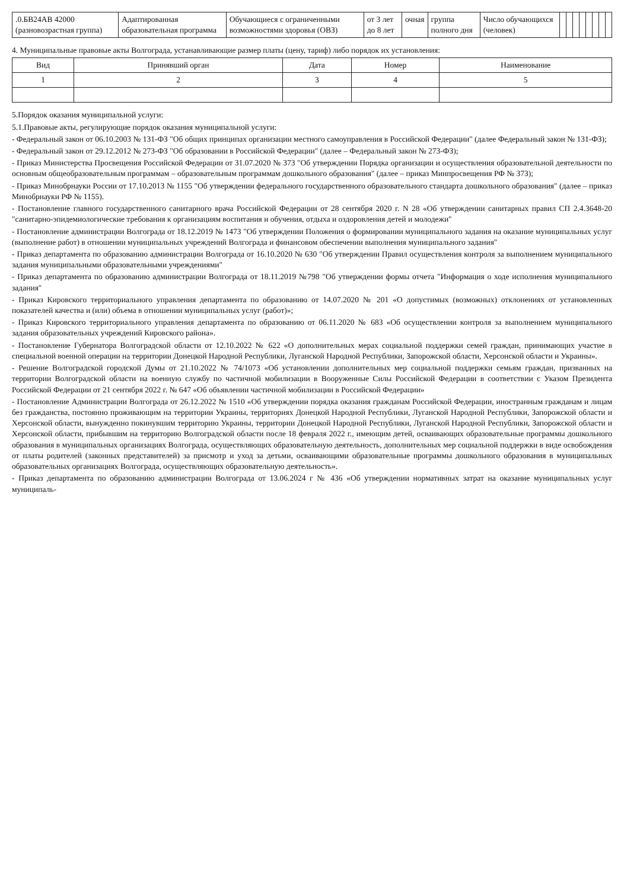| .0.БВ24АВ 42000 (разновозрастная группа) | Адаптированная образовательная программа | Обучающиеся с ограниченными возможностями здоровья (ОВЗ) | от 3 лет до 8 лет | очная | группа полного дня | Число обучающихся (человек) | | | | | | | | |
4. Муниципальные правовые акты Волгограда, устанавливающие размер платы (цену, тариф) либо порядок их установления:
| Вид | Принявший орган | Дата | Номер | Наименование |
| --- | --- | --- | --- | --- |
| 1 | 2 | 3 | 4 | 5 |
5.Порядок оказания муниципальной услуги:
5.1.Правовые акты, регулирующие порядок оказания муниципальной услуги:
- Федеральный закон от 06.10.2003 № 131-ФЗ "Об общих принципах организации местного самоуправления в Российской Федерации" (далее Федеральный закон № 131-ФЗ);
- Федеральный закон от 29.12.2012 № 273-ФЗ "Об образовании в Российской Федерации" (далее – Федеральный закон № 273-ФЗ);
- Приказ Министерства Просвещения Российской Федерации от 31.07.2020 № 373 "Об утверждении Порядка организации и осуществления образовательной деятельности по основным общеобразовательным программам – образовательным программам дошкольного образования" (далее – приказ Минпросвещения РФ № 373);
- Приказ Минобрнауки России от 17.10.2013 № 1155 "Об утверждении федерального государственного образовательного стандарта дошкольного образования" (далее – приказ Минобрнауки РФ № 1155).
- Постановление главного государственного санитарного врача Российской Федерации от 28 сентября 2020 г. N 28 «Об утверждении санитарных правил СП 2.4.3648-20 "санитарно-эпидемиологические требования к организациям воспитания и обучения, отдыха и оздоровления детей и молодежи"
- Постановление администрации Волгограда от 18.12.2019 № 1473 "Об утверждении Положения о формировании муниципального задания на оказание муниципальных услуг (выполнение работ) в отношении муниципальных учреждений Волгограда и финансовом обеспечении выполнения муниципального задания"
- Приказ департамента по образованию администрации Волгограда от 16.10.2020 № 630 "Об утверждении Правил осуществления контроля за выполнением муниципального задания муниципальными образовательными учреждениями"
- Приказ департамента по образованию администрации Волгограда от 18.11.2019 №798 "Об утверждении формы отчета "Информация о ходе исполнения муниципального задания"
- Приказ Кировского территориального управления департамента по образованию от 14.07.2020 № 201 «О допустимых (возможных) отклонениях от установленных показателей качества и (или) объема в отношении муниципальных услуг (работ)»;
- Приказ Кировского территориального управления департамента по образованию от 06.11.2020 № 683 «Об осуществлении контроля за выполнением муниципального задания образовательных учреждений Кировского района».
- Постановление Губернатора Волгоградской области от 12.10.2022 № 622 «О дополнительных мерах социальной поддержки семей граждан, принимающих участие в специальной военной операции на территории Донецкой Народной Республики, Луганской Народной Республики, Запорожской области, Херсонской области и Украины».
- Решение Волгоградской городской Думы от 21.10.2022 № 74/1073 «Об установлении дополнительных мер социальной поддержки семьям граждан, призванных на территории Волгоградской области на военную службу по частичной мобилизации в Вооруженные Силы Российской Федерации в соответствии с Указом Президента Российской Федерации от 21 сентября 2022 г. № 647 «Об объявлении частичной мобилизации в Российской Федерации»
- Постановление Администрации Волгограда от 26.12.2022 № 1510 «Об утверждении порядка оказания гражданам Российской Федерации, иностранным гражданам и лицам без гражданства, постоянно проживающим на территории Украины, территориях Донецкой Народной Республики, Луганской Народной Республики, Запорожской области и Херсонской области, вынужденно покинувшим территорию Украины, территории Донецкой Народной Республики, Луганской Народной Республики, Запорожской области и Херсонской области, прибывшим на территорию Волгоградской области после 18 февраля 2022 г., имеющим детей, осваивающих образовательные программы дошкольного образования в муниципальных организациях Волгограда, осуществляющих образовательную деятельность, дополнительных мер социальной поддержки в виде освобождения от платы родителей (законных представителей) за присмотр и уход за детьми, осваивающими образовательные программы дошкольного образования в муниципальных образовательных организациях Волгограда, осуществляющих образовательную деятельность».
- Приказ департамента по образованию администрации Волгограда от 13.06.2024 г № 436 «Об утверждении нормативных затрат на оказание муниципальных услуг муниципаль-